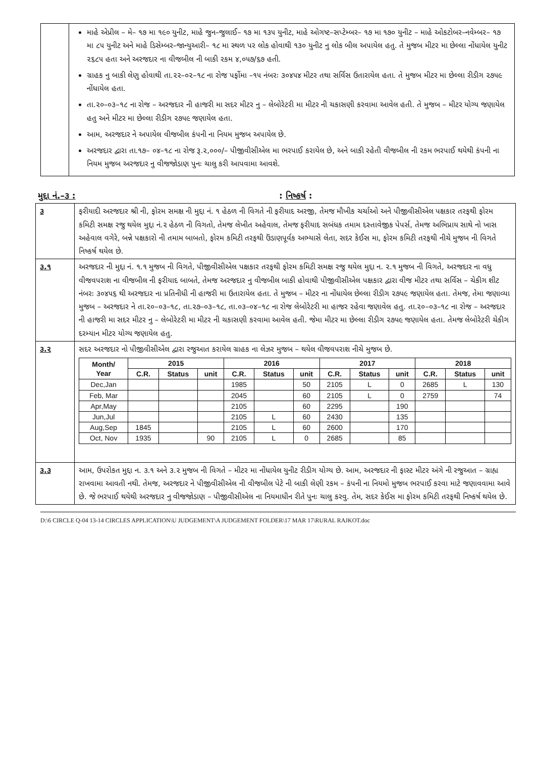માહે એપ્રીલ – મે– ૧૭ મા ૧૯૦ યુનીટ, માહે જુન–જુલાઈ– ૧૭ મા ૧૩૫ યુનીટ, માહે ઓગષ્ટ–સપ્ટેમ્બર– ૧૭ મા ૧૭૦ યુનીટ – માહે ઓકટોબર–નવેમ્બર– ૧૭ મા ૮૫ યુનીટ અને માહે ડિસેમ્બર–જાન્યુઆરી– ૧૮ મા સ્થળ પર લોક હોવાથી ૧૩૦ યુનીટ નુ લોક બીલ અપાયેલ હતુ. તે મુજબ મીટર મા છેલ્લા નોંધાયેલ યુનીટ ૨૬૮૫ હતા અને અરજદાર ના વીજબીલ ની બાકી રકમ ૪,૦૫૭/૬૭ હતી.
ગ્રાહક નુ બાકી લેણુ હોવાથી તા.૨૨–૦૨–૧૮ ના રોજ પર્ફોમા –૧૫ નંબરઃ ૩૦૪૫૪ મીટર તથા સર્વિસ ઉતારાયેલ હતા. તે મુજબ મીટર મા છેલ્લા રીડીગ ૨૭૫૯ નોંધાયેલ હતા.
તા.૨૦–૦૩–૧૮ ના રોજ – અરજદાર ની હાજરી મા સદર મીટર નુ – લેબોરેટરી મા મીટર ની ચકાસણી કરવામા આવેલ હતી. તે મુજબ – મીટર યોગ્ય જણાયેલ હતુ અને મીટર મા છેલ્લા રીડીગ ૨૭૫૯ જણાયેલ હતા.
આમ, અરજદાર ને અપાયેલ વીજબીલ કંપની ના નિયમ મુજબ અપાયેલ છે.
અરજદાર દ્વારા તા.૧૭– ૦૪–૧૮ ના રોજ રૂ.૨,૦૦૦/– પીજીવીસીએલ મા ભરપાઈ કરાયેલ છે, અને બાકી રહેતી વીજબીલ ની રકમ ભરપાઈ થયેથી કંપની ના નિયમ મુજબ અરજદાર નુ વીજજોડાણ પુનઃ ચાલુ કરી આપવામા આવશે.
મુદ્દા નં.–૩ : : નિષ્કર્ષ :
૩ ફરીયાદી અરજદાર શ્રી ની, ફોરમ સમક્ષ ની મુદ્દા નં. ૧ હેઠળ ની વિગતે ની ફરીયાદ અરજી, તેમજ મૌખીક ચર્ચાઓ અને પીજીવીસીએલ પક્ષકાર તરફથી ફોરમ કમિટી સમક્ષ રજુ થયેલ મુદ્દા નં.૨ હેઠળ ની વિગતો, તેમજ લેખીત અહેવાલ, તેમજ ફરીયાદ સબંધક તમામ દસ્તાવેજીક પેપર્સ, તેમજ અભિપ્રાય સાથે નો ખાસ અહેવાલ વગેરે, બન્ને પક્ષકારો ની તમામ બાબતો, ફોરમ કમિટી તરફથી ઉંડાણપૂર્વક અભ્યાસે લેતા, સદર કેઈસ મા, ફોરમ કમિટી તરફથી નીચે મુજબ ની વિગતે નિષ્કર્ષ થયેલ છે.
૩.૧ અરજદાર ની મુદ્દા નં. ૧.૧ મુજબ ની વિગતે, પીજીવીસીએલ પક્ષકાર તરફથી ફોરમ કમિટી સમક્ષ રજુ થયેલ મુદ્દા ન. ૨.૧ મુજબ ની વિગતે, અરજદાર ના વધુ વીજવપરાશ ના વીજબીલ ની ફરીયાદ બાબતે, તેમજ અરજદાર નુ વીજબીલ બાકી હોવાથી પીજીવીસીએલ પક્ષકાર દ્વારા વીજ મીટર તથા સર્વિસ – ચેકીગ શીટ નંબરઃ ૩૦૪૫૬ થી અરજદાર ના પ્રતિનીધી ની હાજરી મા ઉતારાયેલ હતા. તે મુજબ – મીટર ના નોંધાયેલ છેલ્લા રીડીગ ૨૭૫૯ જણાયેલ હતા. તેમજ, તેમા જણાવ્યા મુજબ – અરજદાર ને તા.૨૦–૦૩–૧૮, તા.૨૭–૦૩–૧૮, તા.૦૩–૦૪–૧૮ ના રોજ લેબોરેટરી મા હાજર રહેવા જણાવેલ હતુ. તા.૨૦–૦૩–૧૮ ના રોજ – અરજદાર ની હાજરી મા સદર મીટર નુ – લેબોરેટરી મા મીટર ની ચકાસણી કરવામા આવેલ હતી. જેમા મીટર મા છેલ્લા રીડીગ ૨૭૫૯ જણાયેલ હતા. તેમજ લેબોરેટરી ચેકીગ દરમ્યાન મીટર યોગ્ય જણાયેલ હતુ.
૩.૨ સદર અરજદાર નો પીજીવીસીએલ દ્વારા રજુઆત કરાયેલ ગ્રાહક ના લેઝર મુજબ – થયેલ વીજવપરાશ નીચે મુજબ છે.
| Month/ Year | 2015 | | | 2016 | | | 2017 | | | 2018 | | |
| --- | --- | --- | --- | --- | --- | --- | --- | --- | --- | --- | --- | --- |
| | C.R. | Status | unit | C.R. | Status | unit | C.R. | Status | unit | C.R. | Status | unit |
| Dec,Jan | | | | 1985 | | 50 | 2105 | L | 0 | 2685 | L | 130 |
| Feb, Mar | | | | 2045 | | 60 | 2105 | L | 0 | 2759 | | 74 |
| Apr,May | | | | 2105 | | 60 | 2295 | | 190 | | | |
| Jun,Jul | | | | 2105 | L | 60 | 2430 | | 135 | | | |
| Aug,Sep | 1845 | | | 2105 | L | 60 | 2600 | | 170 | | | |
| Oct, Nov | 1935 | | 90 | 2105 | L | 0 | 2685 | | 85 | | | |
૩.૩ આમ, ઉપરોકત મુદ્દા ન. ૩.૧ અને ૩.૨ મુજબ ની વિગતે – મીટર મા નોંધાયેલ યુનીટ રીડીગ યોગ્ય છે. આમ, અરજદાર ની ફાસ્ટ મીટર અંગે ની રજુઆત – ગ્રાહ્ય રાખવામા આવતી નથી. તેમજ, અરજદાર ને પીજીવીસીએલ ની વીજબીલ પેટે ની બાકી લેણી રકમ – કંપની ના નિયમો મુજબ ભરપાઈ કરવા માટે જણાવવામા આવે છે. જે ભરપાઈ થયેથી અરજદાર નુ વીજજોડાણ – પીજીવીસીએલ ના નિયમાધીન રીતે પુનઃ ચાલુ કરવુ. તેમ, સદર કેઈસ મા ફોરમ કમિટી તરફથી નિષ્કર્ષ થયેલ છે.
D:\6 CIRCLE Q-04 13-14 CIRCLES APPLICATION\U JUDGEMENT\A JUDGEMENT FOLDER\17 MAR 17\RURAL RAJKOT.doc